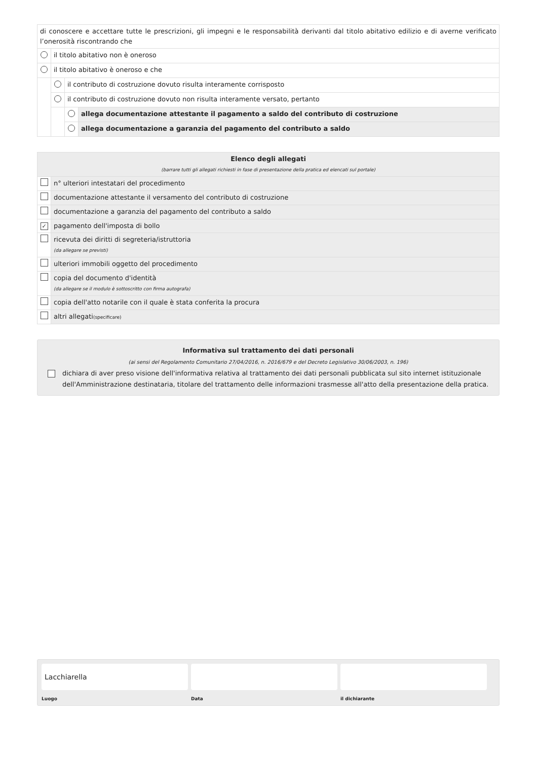| di conoscere e accettare tutte le prescrizioni, gli impegni e le responsabilità derivanti dal titolo abitativo edilizio e di averne verificato l’onerosità riscontrando che | | | |
| | il titolo abitativo non è oneroso | | |
| | il titolo abitativo è oneroso e che | | |
| | | il contributo di costruzione dovuto risulta interamente corrisposto | |
| | | il contributo di costruzione dovuto non risulta interamente versato, pertanto | |
| | | | allega documentazione attestante il pagamento a saldo del contributo di costruzione |
| | | | allega documentazione a garanzia del pagamento del contributo a saldo |
| Elenco degli allegati (barrare tutti gli allegati richiesti in fase di presentazione della pratica ed elencati sul portale) | |
| | n° ulteriori intestatari del procedimento |
| | documentazione attestante il versamento del contributo di costruzione |
| | documentazione a garanzia del pagamento del contributo a saldo |
| ✓ | pagamento dell'imposta di bollo |
| | ricevuta dei diritti di segreteria/istruttoria (da allegare se previsti) |
| | ulteriori immobili oggetto del procedimento |
| | copia del documento d'identità (da allegare se il modulo è sottoscritto con firma autografa) |
| | copia dell'atto notarile con il quale è stata conferita la procura |
| | altri allegati (specificare) |
Informativa sul trattamento dei dati personali
(ai sensi del Regolamento Comunitario 27/04/2016, n. 2016/679 e del Decreto Legislativo 30/06/2003, n. 196)
dichiara di aver preso visione dell'informativa relativa al trattamento dei dati personali pubblicata sul sito internet istituzionale dell'Amministrazione destinataria, titolare del trattamento delle informazioni trasmesse all'atto della presentazione della pratica.
Lacchiarella
Luogo
Data il dichiarante